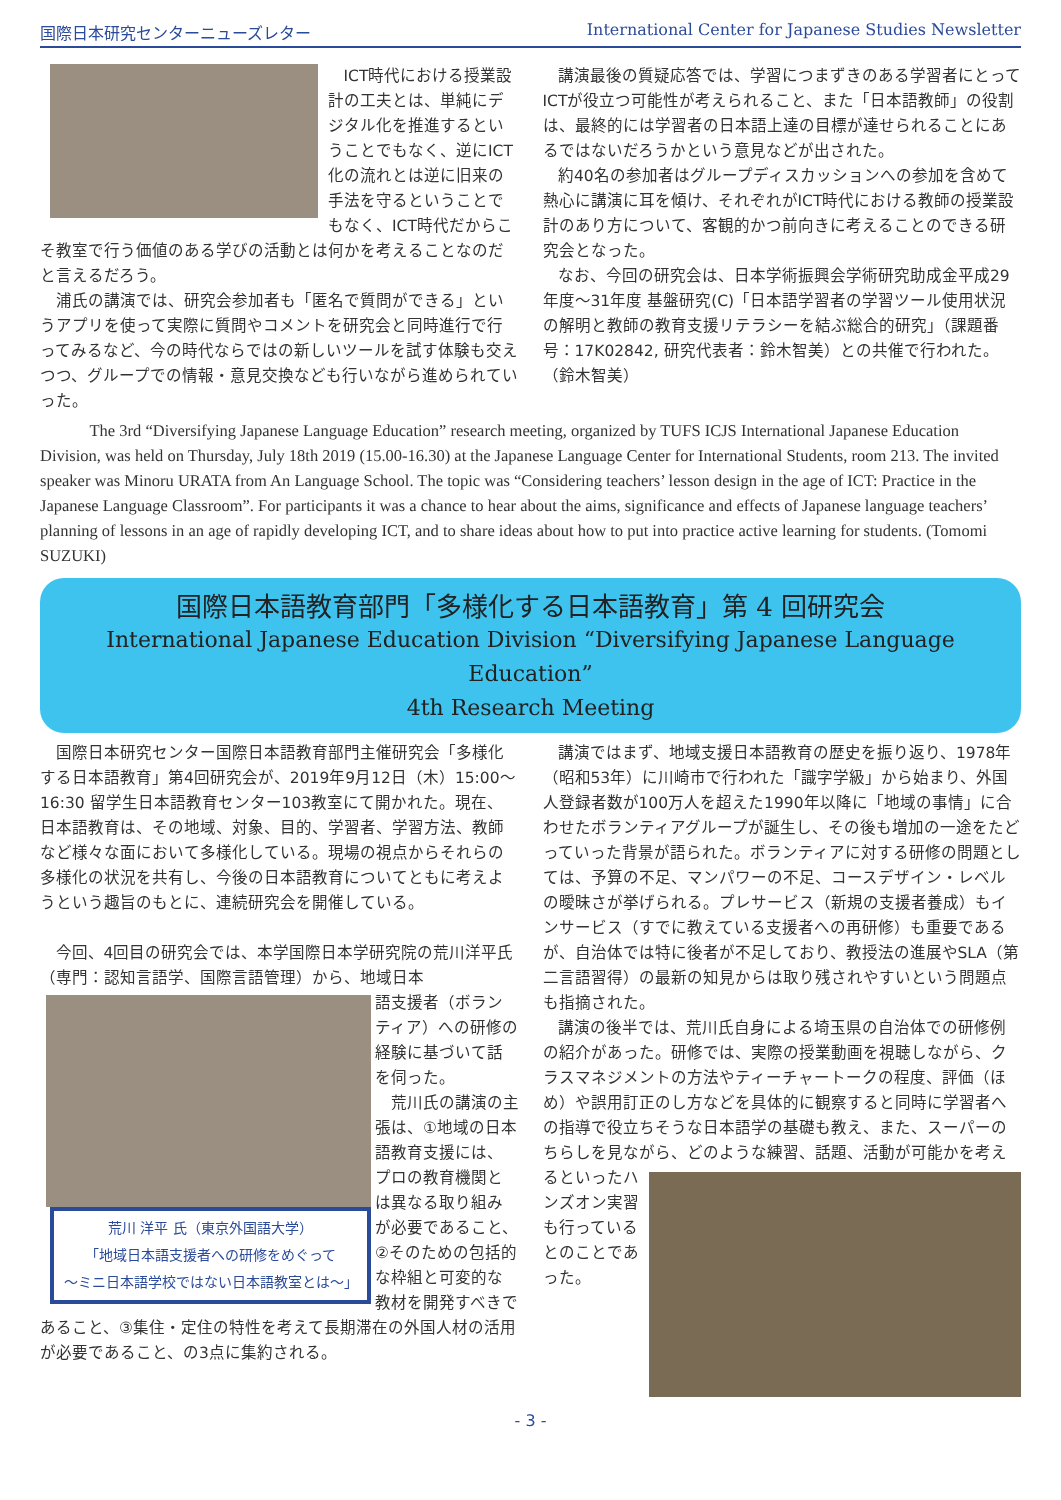国際日本研究センターニューズレター International Center for Japanese Studies Newsletter
ICT時代における授業設計の工夫とは、単純にデジタル化を推進するということでもなく、逆にICT化の流れとは逆に旧来の手法を守るということでもなく、ICT時代だからこそ教室で行う価値のある学びの活動とは何かを考えることなのだと言えるだろう。
浦氏の講演では、研究会参加者も「匿名で質問ができる」というアプリを使って実際に質問やコメントを研究会と同時進行で行ってみるなど、今の時代ならではの新しいツールを試す体験も交えつつ、グループでの情報・意見交換なども行いながら進められていった。
講演最後の質疑応答では、学習につまずきのある学習者にとってICTが役立つ可能性が考えられること、また「日本語教師」の役割は、最終的には学習者の日本語上達の目標が達せられることにあるではないだろうかという意見などが出された。
約40名の参加者はグループディスカッションへの参加を含めて熱心に講演に耳を傾け、それぞれがICT時代における教師の授業設計のあり方について、客観的かつ前向きに考えることのできる研究会となった。
なお、今回の研究会は、日本学術振興会学術研究助成金平成29年度～31年度 基盤研究(C)「日本語学習者の学習ツール使用状況の解明と教師の教育支援リテラシーを結ぶ総合的研究」（課題番号：17K02842, 研究代表者：鈴木智美）との共催で行われた。（鈴木智美）
   The 3rd “Diversifying Japanese Language Education” research meeting, organized by TUFS ICJS International Japanese Education Division, was held on Thursday, July 18th 2019 (15.00-16.30) at the Japanese Language Center for International Students, room 213. The invited speaker was Minoru URATA from An Language School. The topic was “Considering teachers’ lesson design in the age of ICT: Practice in the Japanese Language Classroom”. For participants it was a chance to hear about the aims, significance and effects of Japanese language teachers’ planning of lessons in an age of rapidly developing ICT, and to share ideas about how to put into practice active learning for students. (Tomomi SUZUKI)
国際日本語教育部門「多様化する日本語教育」第 4 回研究会
International Japanese Education Division “Diversifying Japanese Language Education”
4th Research Meeting
国際日本研究センター国際日本語教育部門主催研究会「多様化する日本語教育」第4回研究会が、2019年9月12日（木）15:00～16:30 留学生日本語教育センター103教室にて開かれた。現在、日本語教育は、その地域、対象、目的、学習者、学習方法、教師など様々な面において多様化している。現場の視点からそれらの多様化の状況を共有し、今後の日本語教育についてともに考えようという趣旨のもとに、連続研究会を開催している。
今回、4回目の研究会では、本学国際日本学研究院の荒川洋平氏（専門：認知言語学、国際言語管理）から、地域日本
荒川 洋平 氏（東京外国語大学）
「地域日本語支援者への研修をめぐって
～ミニ日本語学校ではない日本語教室とは～」
語支援者（ボランティア）への研修の経験に基づいて話を伺った。
荒川氏の講演の主張は、①地域の日本語教育支援には、プロの教育機関とは異なる取り組みが必要であること、②そのための包括的な枠組と可変的な教材を開発すべきであること、③集住・定住の特性を考えて長期滞在の外国人材の活用が必要であること、の3点に集約される。
講演ではまず、地域支援日本語教育の歴史を振り返り、1978年（昭和53年）に川崎市で行われた「識字学級」から始まり、外国人登録者数が100万人を超えた1990年以降に「地域の事情」に合わせたボランティアグループが誕生し、その後も増加の一途をたどっていった背景が語られた。ボランティアに対する研修の問題としては、予算の不足、マンパワーの不足、コースデザイン・レベルの曖昧さが挙げられる。プレサービス（新規の支援者養成）もインサービス（すでに教えている支援者への再研修）も重要であるが、自治体では特に後者が不足しており、教授法の進展やSLA（第二言語習得）の最新の知見からは取り残されやすいという問題点も指摘された。
講演の後半では、荒川氏自身による埼玉県の自治体での研修例の紹介があった。研修では、実際の授業動画を視聴しながら、クラスマネジメントの方法やティーチャートークの程度、評価（ほめ）や誤用訂正のし方などを具体的に観察すると同時に学習者への指導で役立ちそうな日本語学の基礎も教え、また、スーパーのちらしを見ながら、どのような練習、話題、活 動が可能かを考えるといったハンズオン実習も行っているとのことであった。
- 3 -